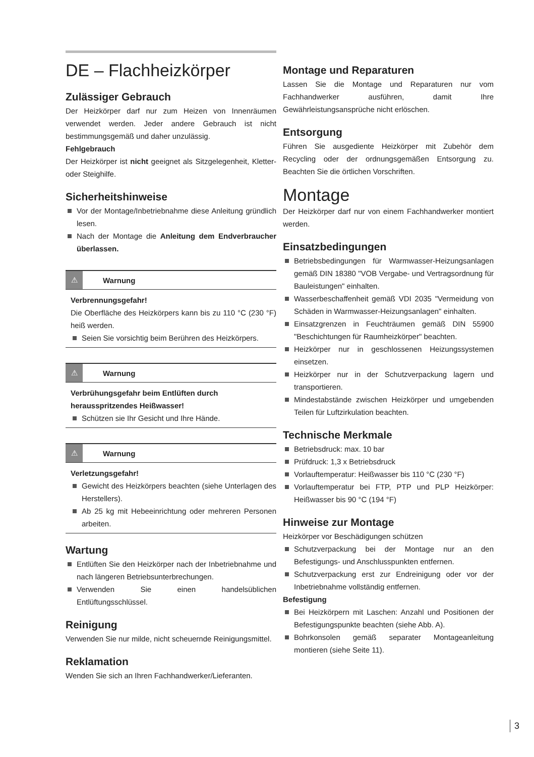DE – Flachheizkörper
Zulässiger Gebrauch
Der Heizkörper darf nur zum Heizen von Innenräumen verwendet werden. Jeder andere Gebrauch ist nicht bestimmungsgemäß und daher unzulässig.
Fehlgebrauch
Der Heizkörper ist nicht geeignet als Sitzgelegenheit, Kletter- oder Steighilfe.
Sicherheitshinweise
Vor der Montage/Inbetriebnahme diese Anleitung gründlich lesen.
Nach der Montage die Anleitung dem Endverbraucher überlassen.
⚠ Warnung
Verbrennungsgefahr!
Die Oberfläche des Heizkörpers kann bis zu 110 °C (230 °F) heiß werden.
Seien Sie vorsichtig beim Berühren des Heizkörpers.
⚠ Warnung
Verbrühungsgefahr beim Entlüften durch herausspritzendes Heißwasser!
Schützen sie Ihr Gesicht und Ihre Hände.
⚠ Warnung
Verletzungsgefahr!
Gewicht des Heizkörpers beachten (siehe Unterlagen des Herstellers).
Ab 25 kg mit Hebeeinrichtung oder mehreren Personen arbeiten.
Wartung
Entlüften Sie den Heizkörper nach der Inbetriebnahme und nach längeren Betriebsunterbrechungen.
Verwenden Sie einen handelsüblichen Entlüftungsschlüssel.
Reinigung
Verwenden Sie nur milde, nicht scheuernde Reinigungsmittel.
Reklamation
Wenden Sie sich an Ihren Fachhandwerker/Lieferanten.
Montage und Reparaturen
Lassen Sie die Montage und Reparaturen nur vom Fachhandwerker ausführen, damit Ihre Gewährleistungsansprüche nicht erlöschen.
Entsorgung
Führen Sie ausgediente Heizkörper mit Zubehör dem Recycling oder der ordnungsgemäßen Entsorgung zu. Beachten Sie die örtlichen Vorschriften.
Montage
Der Heizkörper darf nur von einem Fachhandwerker montiert werden.
Einsatzbedingungen
Betriebsbedingungen für Warmwasser-Heizungsanlagen gemäß DIN 18380 "VOB Vergabe- und Vertragsordnung für Bauleistungen" einhalten.
Wasserbeschaffenheit gemäß VDI 2035 "Vermeidung von Schäden in Warmwasser-Heizungsanlagen" einhalten.
Einsatzgrenzen in Feuchträumen gemäß DIN 55900 "Beschichtungen für Raumheizkörper" beachten.
Heizkörper nur in geschlossenen Heizungssystemen einsetzen.
Heizkörper nur in der Schutzverpackung lagern und transportieren.
Mindestabstände zwischen Heizkörper und umgebenden Teilen für Luftzirkulation beachten.
Technische Merkmale
Betriebsdruck: max. 10 bar
Prüfdruck: 1,3 x Betriebsdruck
Vorlauftemperatur: Heißwasser bis 110 °C (230 °F)
Vorlauftemperatur bei FTP, PTP und PLP Heizkörper: Heißwasser bis 90 °C (194 °F)
Hinweise zur Montage
Heizkörper vor Beschädigungen schützen
Schutzverpackung bei der Montage nur an den Befestigungs- und Anschlusspunkten entfernen.
Schutzverpackung erst zur Endreinigung oder vor der Inbetriebnahme vollständig entfernen.
Befestigung
Bei Heizkörpern mit Laschen: Anzahl und Positionen der Befestigungspunkte beachten (siehe Abb. A).
Bohrkonsolen gemäß separater Montageanleitung montieren (siehe Seite 11).
3